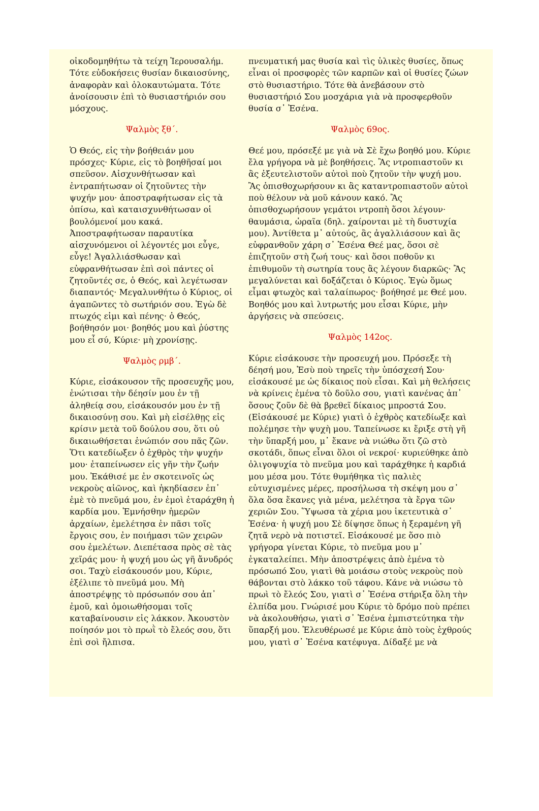οἰκοδομηθήτω τὰ τείχη Ἰερουσαλήμ. Τότε εὐδοκήσεις θυσίαν δικαιοσύνης, ἀναφορὰν καὶ ὁλοκαυτώματα. Τότε ἀνοίσουσιν ἐπὶ τὸ θυσιαστήριόν σου μόσχους.
Ψαλμὸς ξθ΄.
Ὁ Θεός, εἰς τὴν βοήθειάν μου πρόσχες· Κύριε, εἰς τὸ βοηθῆσαί μοι σπεῦσον. Αἰσχυνθήτωσαν καὶ ἐντραπήτωσαν οἱ ζητοῦντες τὴν ψυχήν μου· ἀποστραφήτωσαν εἰς τὰ ὀπίσω, καὶ καταισχυνθήτωσαν οἱ βουλόμενοί μου κακά. Ἀποστραφήτωσαν παραυτίκα αἰσχυνόμενοι οἱ λέγοντές μοι εὖγε, εὖγε! Ἀγαλλιάσθωσαν καὶ εὐφρανθήτωσαν ἐπὶ σοὶ πάντες οἱ ζητοῦντές σε, ὁ Θεός, καὶ λεγέτωσαν διαπαντός· Μεγαλυνθήτω ὁ Κύριος, οἱ ἀγαπῶντες τὸ σωτήριόν σου. Ἐγὼ δὲ πτωχός εἰμι καὶ πένης· ὁ Θεός, βοήθησόν μοι· βοηθός μου καὶ ῥύστης μου εἶ σύ, Κύριε· μὴ χρονίσῃς.
Ψαλμὸς ρμβ΄.
Κύριε, εἰσάκουσον τῆς προσευχῆς μου, ἐνώτισαι τὴν δέησίν μου ἐν τῇ ἀληθείᾳ σου, εἰσάκουσόν μου ἐν τῇ δικαιοσύνῃ σου. Καὶ μὴ εἰσέλθῃς εἰς κρίσιν μετὰ τοῦ δούλου σου, ὅτι οὐ δικαιωθήσεται ἐνώπιόν σου πᾶς ζῶν. Ὅτι κατεδίωξεν ὁ ἐχθρὸς τὴν ψυχήν μου· ἐταπείνωσεν εἰς γῆν τὴν ζωήν μου. Ἐκάθισέ με ἐν σκοτεινοῖς ὡς νεκροὺς αἰῶνος, καὶ ἠκηδίασεν ἐπ᾽ ἐμὲ τὸ πνεῦμά μου, ἐν ἐμοὶ ἐταράχθη ἡ καρδία μου. Ἐμνήσθην ἡμερῶν ἀρχαίων, ἐμελέτησα ἐν πᾶσι τοῖς ἔργοις σου, ἐν ποιήμασι τῶν χειρῶν σου ἐμελέτων. Διεπέτασα πρὸς σὲ τὰς χεῖράς μου· ἡ ψυχή μου ὡς γῆ ἄνυδρός σοι. Ταχὺ εἰσάκουσόν μου, Κύριε, ἐξέλιπε τὸ πνεῦμά μου. Μὴ ἀποστρέψῃς τὸ πρόσωπόν σου ἀπ᾽ ἐμοῦ, καὶ ὁμοιωθήσομαι τοῖς καταβαίνουσιν εἰς λάκκον. Ἀκουστὸν ποίησόν μοι τὸ πρωῒ τὸ ἔλεός σου, ὅτι ἐπὶ σοὶ ἤλπισα.
πνευματική μας θυσία καὶ τὶς ὑλικὲς θυσίες, ὅπως εἶναι οἱ προσφορὲς τῶν καρπῶν καὶ οἱ θυσίες ζώων στὸ θυσιαστήριο. Τότε θὰ ἀνεβάσουν στὸ θυσιαστήριό Σου μοσχάρια γιὰ νὰ προσφερθοῦν θυσία σ᾽ Ἐσένα.
Ψαλμὸς 69ος.
Θεέ μου, πρόσεξέ με γιὰ νὰ Σὲ ἔχω βοηθό μου. Κύριε ἔλα γρήγορα νὰ μὲ βοηθήσεις. Ἂς ντροπιαστοῦν κι ἂς ἐξευτελιστοῦν αὐτοὶ ποὺ ζητοῦν τὴν ψυχή μου. Ἂς ὀπισθοχωρήσουν κι ἂς καταντροπιαστοῦν αὐτοὶ ποὺ θέλουν νὰ μοῦ κάνουν κακό. Ἂς ὀπισθοχωρήσουν γεμάτοι ντροπὴ ὅσοι λέγουν· θαυμάσια, ὡραῖα (δηλ. χαίρονται μὲ τὴ δυστυχία μου). Ἀντίθετα μ᾽ αὐτούς, ἂς ἀγαλλιάσουν καὶ ἂς εὐφρανθοῦν χάρη σ᾽ Ἐσένα Θεέ μας, ὅσοι σὲ ἐπιζητοῦν στὴ ζωή τους· καὶ ὅσοι ποθοῦν κι ἐπιθυμοῦν τὴ σωτηρία τους ἂς λέγουν διαρκῶς· Ἂς μεγαλύνεται καὶ δοξάζεται ὁ Κύριος. Ἐγὼ ὅμως εἶμαι φτωχὸς καὶ ταλαίπωρος· βοήθησέ με Θεέ μου. Βοηθός μου καὶ λυτρωτής μου εἶσαι Κύριε, μὴν ἀργήσεις νὰ σπεύσεις.
Ψαλμὸς 142ος.
Κύριε εἰσάκουσε τὴν προσευχή μου. Πρόσεξε τὴ δέησή μου, Ἐσὺ ποὺ τηρεῖς τὴν ὑπόσχεσή Σου· εἰσάκουσέ με ὡς δίκαιος ποὺ εἶσαι. Καὶ μὴ θελήσεις νὰ κρίνεις ἐμένα τὸ δοῦλο σου, γιατὶ κανένας ἀπ᾽ ὅσους ζοῦν δὲ θὰ βρεθεῖ δίκαιος μπροστά Σου. (Εἰσάκουσέ με Κύριε) γιατὶ ὁ ἐχθρὸς κατεδίωξε καὶ πολέμησε τὴν ψυχὴ μου. Ταπείνωσε κι ἔριξε στὴ γῆ τὴν ὕπαρξή μου, μ᾽ ἔκανε νὰ νιώθω ὅτι ζῶ στὸ σκοτάδι, ὅπως εἶναι ὅλοι οἱ νεκροί· κυριεύθηκε ἀπὸ ὀλιγοψυχία τὸ πνεῦμα μου καὶ ταράχθηκε ἡ καρδιά μου μέσα μου. Τότε θυμήθηκα τὶς παλιὲς εὐτυχισμένες μέρες, προσήλωσα τὴ σκέψη μου σ᾽ ὅλα ὅσα ἔκανες γιὰ μένα, μελέτησα τὰ ἔργα τῶν χεριῶν Σου. Ὕψωσα τὰ χέρια μου ἱκετευτικὰ σ᾽ Ἐσένα· ἡ ψυχή μου Σὲ δίψησε ὅπως ἡ ξεραμένη γῆ ζητᾶ νερὸ νὰ ποτιστεῖ. Εἰσάκουσέ με ὅσο πιὸ γρήγορα γίνεται Κύριε, τὸ πνεῦμα μου μ᾽ ἐγκαταλείπει. Μὴν ἀποστρέψεις ἀπὸ ἐμένα τὸ πρόσωπό Σου, γιατὶ θὰ μοιάσω στοὺς νεκροὺς ποὺ θάβονται στὸ λάκκο τοῦ τάφου. Κάνε νὰ νιώσω τὸ πρωὶ τὸ ἔλεός Σου, γιατὶ σ᾽ Ἐσένα στήριξα ὅλη τὴν ἐλπίδα μου. Γνώρισέ μου Κύριε τὸ δρόμο ποὺ πρέπει νὰ ἀκολουθήσω, γιατὶ σ᾽ Ἐσένα ἐμπιστεύτηκα τὴν ὕπαρξή μου. Ἐλευθέρωσέ με Κύριε ἀπὸ τοὺς ἐχθρούς μου, γιατὶ σ᾽ Ἐσένα κατέφυγα. Δίδαξέ με νὰ